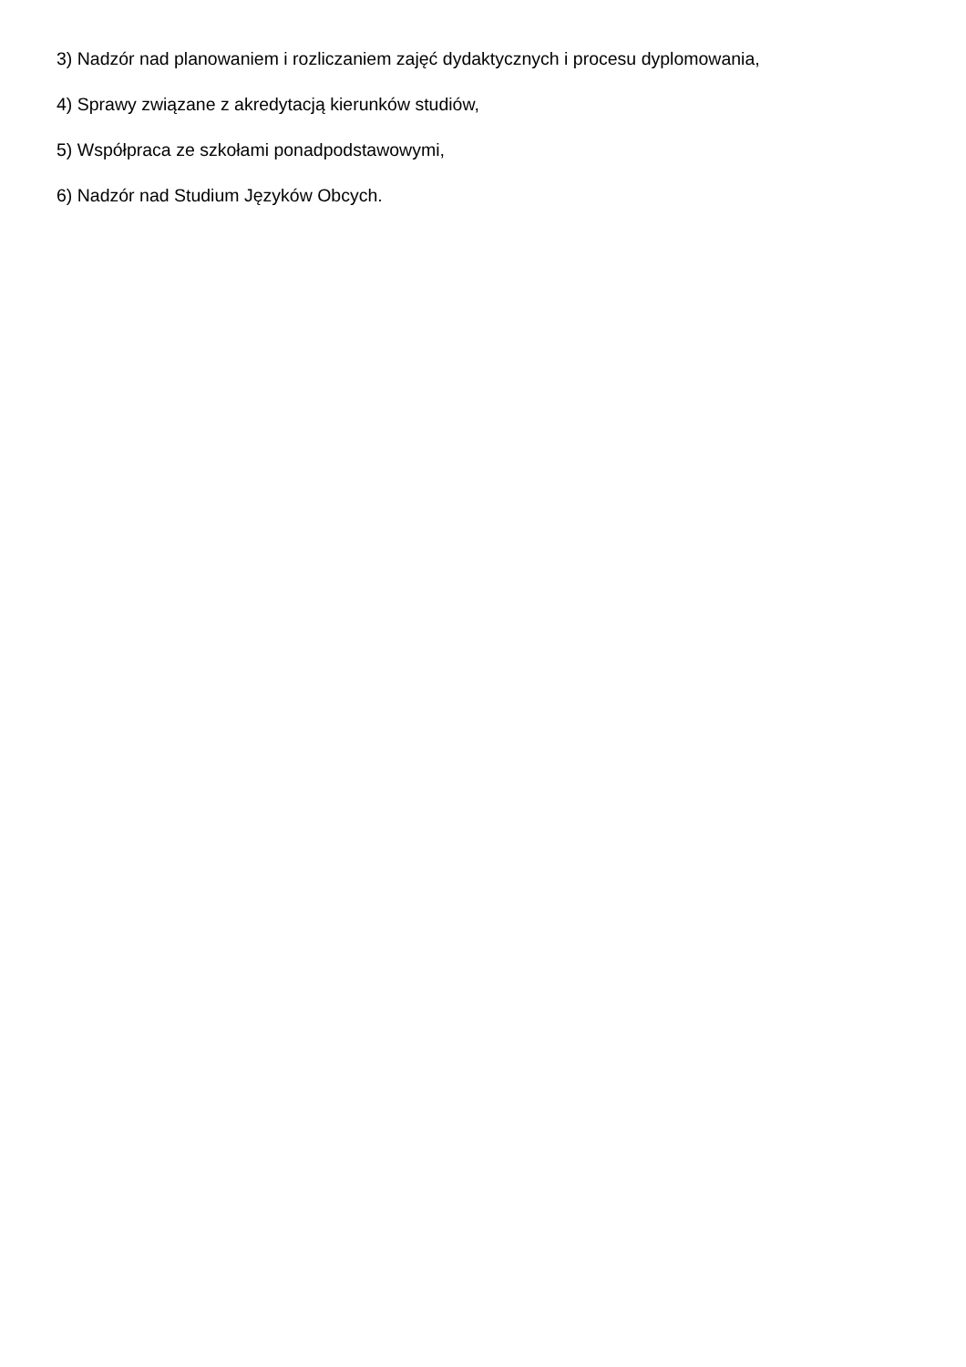3) Nadzór nad planowaniem i rozliczaniem zajęć dydaktycznych i procesu dyplomowania,
4) Sprawy związane z akredytacją kierunków studiów,
5) Współpraca ze szkołami ponadpodstawowymi,
6) Nadzór nad Studium Języków Obcych.